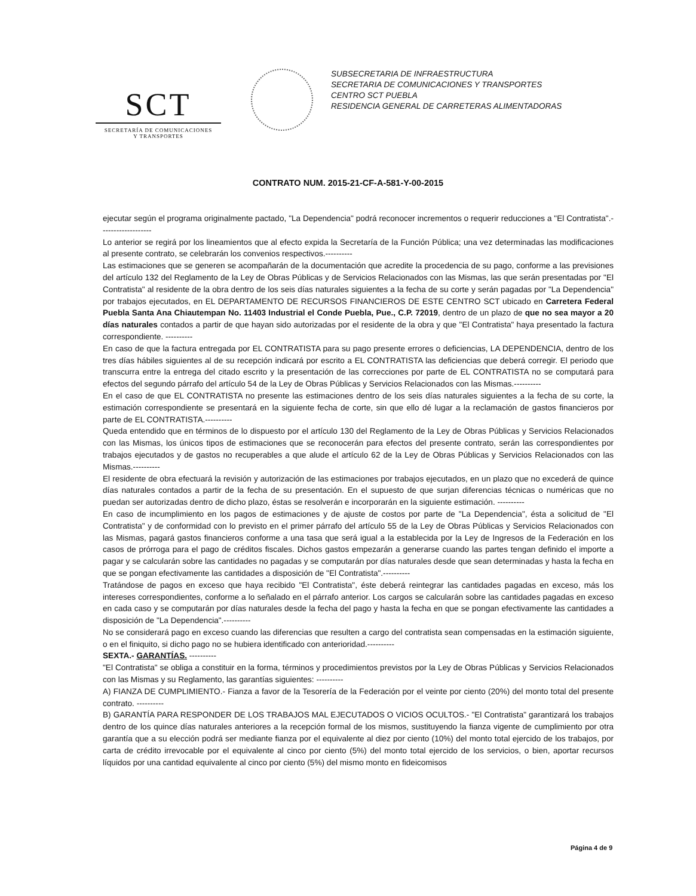SCT
SECRETARÍA DE COMUNICACIONES
Y TRANSPORTES
SUBSECRETARIA DE INFRAESTRUCTURA
SECRETARIA DE COMUNICACIONES Y TRANSPORTES
CENTRO SCT PUEBLA
RESIDENCIA GENERAL DE CARRETERAS ALIMENTADORAS
CONTRATO NUM. 2015-21-CF-A-581-Y-00-2015
ejecutar según el programa originalmente pactado, "La Dependencia" podrá reconocer incrementos o requerir reducciones a "El Contratista".-------------------
Lo anterior se regirá por los lineamientos que al efecto expida la Secretaría de la Función Pública; una vez determinadas las modificaciones al presente contrato, se celebrarán los convenios respectivos.----------
Las estimaciones que se generen se acompañarán de la documentación que acredite la procedencia de su pago, conforme a las previsiones del artículo 132 del Reglamento de la Ley de Obras Públicas y de Servicios Relacionados con las Mismas, las que serán presentadas por "El Contratista" al residente de la obra dentro de los seis días naturales siguientes a la fecha de su corte y serán pagadas por "La Dependencia" por trabajos ejecutados, en EL DEPARTAMENTO DE RECURSOS FINANCIEROS DE ESTE CENTRO SCT ubicado en Carretera Federal Puebla Santa Ana Chiautempan No. 11403 Industrial el Conde Puebla, Pue., C.P. 72019, dentro de un plazo de que no sea mayor a 20 días naturales contados a partir de que hayan sido autorizadas por el residente de la obra y que "El Contratista" haya presentado la factura correspondiente. ----------
En caso de que la factura entregada por EL CONTRATISTA para su pago presente errores o deficiencias, LA DEPENDENCIA, dentro de los tres días hábiles siguientes al de su recepción indicará por escrito a EL CONTRATISTA las deficiencias que deberá corregir. El periodo que transcurra entre la entrega del citado escrito y la presentación de las correcciones por parte de EL CONTRATISTA no se computará para efectos del segundo párrafo del artículo 54 de la Ley de Obras Públicas y Servicios Relacionados con las Mismas.----------
En el caso de que EL CONTRATISTA no presente las estimaciones dentro de los seis días naturales siguientes a la fecha de su corte, la estimación correspondiente se presentará en la siguiente fecha de corte, sin que ello dé lugar a la reclamación de gastos financieros por parte de EL CONTRATISTA.----------
Queda entendido que en términos de lo dispuesto por el artículo 130 del Reglamento de la Ley de Obras Públicas y Servicios Relacionados con las Mismas, los únicos tipos de estimaciones que se reconocerán para efectos del presente contrato, serán las correspondientes por trabajos ejecutados y de gastos no recuperables a que alude el artículo 62 de la Ley de Obras Públicas y Servicios Relacionados con las Mismas.----------
El residente de obra efectuará la revisión y autorización de las estimaciones por trabajos ejecutados, en un plazo que no excederá de quince días naturales contados a partir de la fecha de su presentación. En el supuesto de que surjan diferencias técnicas o numéricas que no puedan ser autorizadas dentro de dicho plazo, éstas se resolverán e incorporarán en la siguiente estimación. ----------
En caso de incumplimiento en los pagos de estimaciones y de ajuste de costos por parte de "La Dependencia", ésta a solicitud de "El Contratista" y de conformidad con lo previsto en el primer párrafo del artículo 55 de la Ley de Obras Públicas y Servicios Relacionados con las Mismas, pagará gastos financieros conforme a una tasa que será igual a la establecida por la Ley de Ingresos de la Federación en los casos de prórroga para el pago de créditos fiscales. Dichos gastos empezarán a generarse cuando las partes tengan definido el importe a pagar y se calcularán sobre las cantidades no pagadas y se computarán por días naturales desde que sean determinadas y hasta la fecha en que se pongan efectivamente las cantidades a disposición de "El Contratista".----------
Tratándose de pagos en exceso que haya recibido "El Contratista", éste deberá reintegrar las cantidades pagadas en exceso, más los intereses correspondientes, conforme a lo señalado en el párrafo anterior. Los cargos se calcularán sobre las cantidades pagadas en exceso en cada caso y se computarán por días naturales desde la fecha del pago y hasta la fecha en que se pongan efectivamente las cantidades a disposición de "La Dependencia".----------
No se considerará pago en exceso cuando las diferencias que resulten a cargo del contratista sean compensadas en la estimación siguiente, o en el finiquito, si dicho pago no se hubiera identificado con anterioridad.----------
SEXTA.- GARANTÍAS. ----------
"El Contratista" se obliga a constituir en la forma, términos y procedimientos previstos por la Ley de Obras Públicas y Servicios Relacionados con las Mismas y su Reglamento, las garantías siguientes: ----------
A) FIANZA DE CUMPLIMIENTO.- Fianza a favor de la Tesorería de la Federación por el veinte por ciento (20%) del monto total del presente contrato. ----------
B) GARANTÍA PARA RESPONDER DE LOS TRABAJOS MAL EJECUTADOS O VICIOS OCULTOS.- "El Contratista" garantizará los trabajos dentro de los quince días naturales anteriores a la recepción formal de los mismos, sustituyendo la fianza vigente de cumplimiento por otra garantía que a su elección podrá ser mediante fianza por el equivalente al diez por ciento (10%) del monto total ejercido de los trabajos, por carta de crédito irrevocable por el equivalente al cinco por ciento (5%) del monto total ejercido de los servicios, o bien, aportar recursos líquidos por una cantidad equivalente al cinco por ciento (5%) del mismo monto en fideicomisos
Página 4 de 9